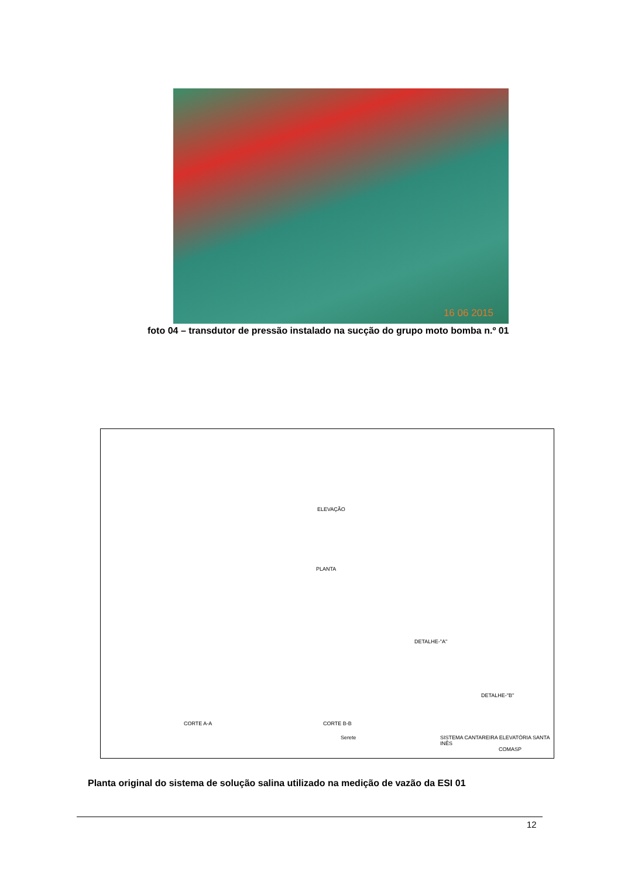16 06 2015
foto 04 – transdutor de pressão instalado na sucção do grupo moto bomba n.º 01
ELEVAÇÃO
PLANTA
DETALHE-"A"
DETALHE-"B"
CORTE A-A CORTE B-B
SISTEMA CANTAREIRA ELEVATÓRIA SANTA INÊS Serete
COMASP
Planta original do sistema de solução salina utilizado na medição de vazão da ESI 01
12